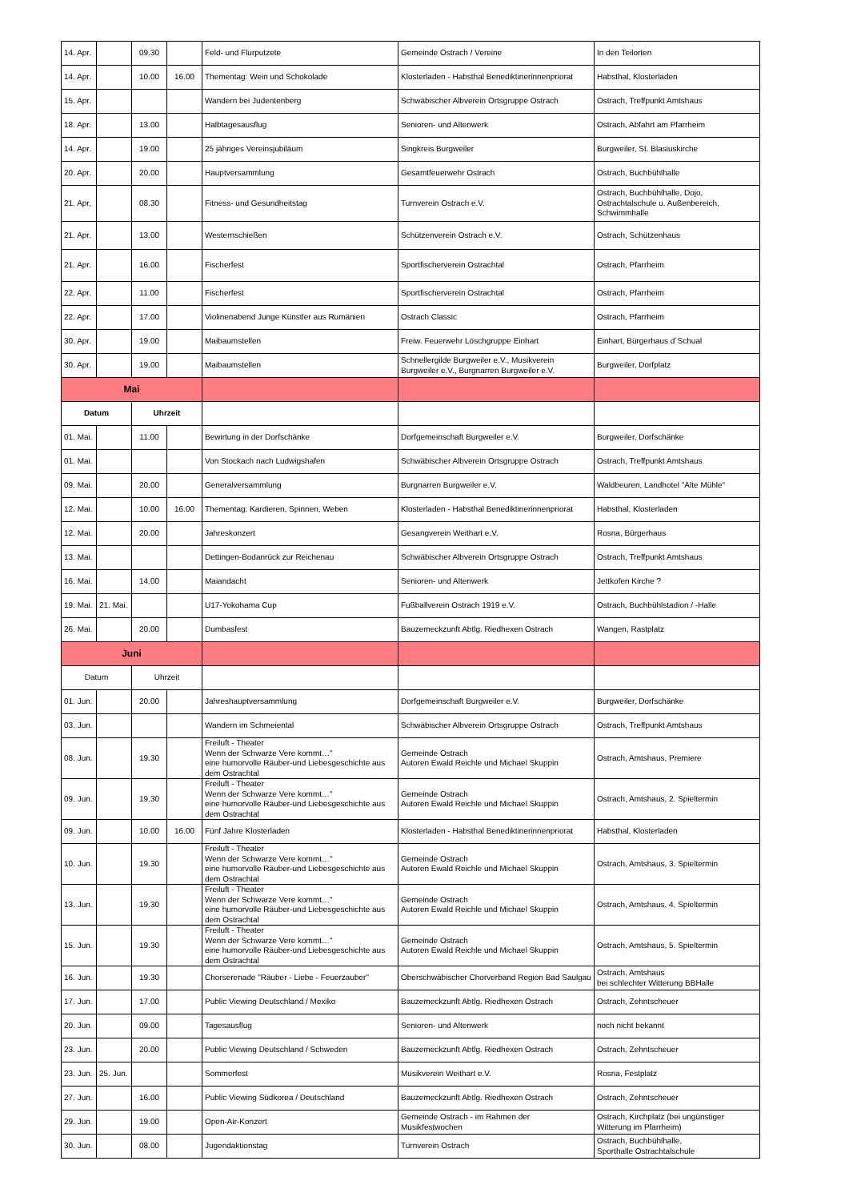| 14. Apr. | | 09.30 | | Feld- und Flurputzete | Gemeinde Ostrach / Vereine | In den Teilorten |
| 14. Apr. | | 10.00 | 16.00 | Thementag: Wein und Schokolade | Klosterladen - Habsthal Benediktinerinnenpriorat | Habsthal, Klosterladen |
| 15. Apr. | | | | Wandern bei Judentenberg | Schwäbischer Albverein Ortsgruppe Ostrach | Ostrach, Treffpunkt Amtshaus |
| 18. Apr. | | 13.00 | | Halbtagesausflug | Senioren- und Altenwerk | Ostrach, Abfahrt am Pfarrheim |
| 14. Apr. | | 19.00 | | 25 jähriges Vereinsjubiläum | Singkreis Burgweiler | Burgweiler, St. Blasiuskirche |
| 20. Apr. | | 20.00 | | Hauptversammlung | Gesamtfeuerwehr Ostrach | Ostrach, Buchbühlhalle |
| 21. Apr, | | 08.30 | | Fitness- und Gesundheitstag | Turnverein Ostrach e.V. | Ostrach, Buchbühlhalle, Dojo, Ostrachtalschule u. Außenbereich, Schwimmhalle |
| 21. Apr. | | 13.00 | | Westernschießen | Schützenverein Ostrach e.V. | Ostrach, Schützenhaus |
| 21. Apr. | | 16.00 | | Fischerfest | Sportfischerverein Ostrachtal | Ostrach, Pfarrheim |
| 22. Apr. | | 11.00 | | Fischerfest | Sportfischerverein Ostrachtal | Ostrach, Pfarrheim |
| 22. Apr. | | 17.00 | | Violinenabend Junge Künstler aus Rumänien | Ostrach Classic | Ostrach, Pfarrheim |
| 30. Apr. | | 19.00 | | Maibaumstellen | Freiw. Feuerwehr Löschgruppe Einhart | Einhart, Bürgerhaus d´Schual |
| 30. Apr. | | 19.00 | | Maibaumstellen | Schnellergilde Burgweiler e.V., Musikverein Burgweiler e.V., Burgnarren Burgweiler e.V. | Burgweiler, Dorfplatz |
| Mai | | | | | | |
| Datum | | Uhrzeit | | | | |
| 01. Mai. | | 11.00 | | Bewirtung in der Dorfschänke | Dorfgemeinschaft Burgweiler e.V. | Burgweiler, Dorfschänke |
| 01. Mai. | | | | Von Stockach nach Ludwigshafen | Schwäbischer Albverein Ortsgruppe Ostrach | Ostrach, Treffpunkt Amtshaus |
| 09. Mai. | | 20.00 | | Generalversammlung | Burgnarren Burgweiler e.V. | Waldbeuren, Landhotel "Alte Mühle" |
| 12. Mai. | | 10.00 | 16.00 | Thementag: Kardieren, Spinnen, Weben | Klosterladen - Habsthal Benediktinerinnenpriorat | Habsthal, Klosterladen |
| 12. Mai. | | 20.00 | | Jahreskonzert | Gesangverein Weithart e.V. | Rosna, Bürgerhaus |
| 13. Mai. | | | | Dettingen-Bodanrück zur Reichenau | Schwäbischer Albverein Ortsgruppe Ostrach | Ostrach, Treffpunkt Amtshaus |
| 16. Mai. | | 14.00 | | Maiandacht | Senioren- und Altenwerk | Jettkofen Kirche ? |
| 19. Mai. | 21. Mai. | | | U17-Yokohama Cup | Fußballverein Ostrach 1919 e.V. | Ostrach, Buchbühlstadion / -Halle |
| 26. Mai. | | 20.00 | | Dumbasfest | Bauzemeckzunft Abtlg. Riedhexen Ostrach | Wangen, Rastplatz |
| Juni | | | | | | |
| Datum | | Uhrzeit | | | | |
| 01. Jun. | | 20.00 | | Jahreshauptversammlung | Dorfgemeinschaft Burgweiler e.V. | Burgweiler, Dorfschänke |
| 03. Jun. | | | | Wandern im Schmeiental | Schwäbischer Albverein Ortsgruppe Ostrach | Ostrach, Treffpunkt Amtshaus |
| 08. Jun. | | 19.30 | | Freiluft - Theater Wenn der Schwarze Vere kommt…" eine humorvolle Räuber-und Liebesgeschichte aus dem Ostrachtal | Gemeinde Ostrach Autoren Ewald Reichle und Michael Skuppin | Ostrach, Amtshaus, Premiere |
| 09. Jun. | | 19.30 | | Freiluft - Theater Wenn der Schwarze Vere kommt…" eine humorvolle Räuber-und Liebesgeschichte aus dem Ostrachtal | Gemeinde Ostrach Autoren Ewald Reichle und Michael Skuppin | Ostrach, Amtshaus, 2. Spieltermin |
| 09. Jun. | | 10.00 | 16.00 | Fünf Jahre Klosterladen | Klosterladen - Habsthal Benediktinerinnenpriorat | Habsthal, Klosterladen |
| 10. Jun. | | 19.30 | | Freiluft - Theater Wenn der Schwarze Vere kommt…" eine humorvolle Räuber-und Liebesgeschichte aus dem Ostrachtal | Gemeinde Ostrach Autoren Ewald Reichle und Michael Skuppin | Ostrach, Amtshaus, 3. Spieltermin |
| 13. Jun. | | 19.30 | | Freiluft - Theater Wenn der Schwarze Vere kommt…" eine humorvolle Räuber-und Liebesgeschichte aus dem Ostrachtal | Gemeinde Ostrach Autoren Ewald Reichle und Michael Skuppin | Ostrach, Amtshaus, 4. Spieltermin |
| 15. Jun. | | 19.30 | | Freiluft - Theater Wenn der Schwarze Vere kommt…" eine humorvolle Räuber-und Liebesgeschichte aus dem Ostrachtal | Gemeinde Ostrach Autoren Ewald Reichle und Michael Skuppin | Ostrach, Amtshaus, 5. Spieltermin |
| 16. Jun. | | 19.30 | | Chorserenade "Räuber - Liebe - Feuerzauber" | Oberschwäbischer Chorverband Region Bad Saulgau | Ostrach, Amtshaus bei schlechter Witterung BBHalle |
| 17. Jun. | | 17.00 | | Public Viewing Deutschland / Mexiko | Bauzemeckzunft Abtlg. Riedhexen Ostrach | Ostrach, Zehntscheuer |
| 20. Jun. | | 09.00 | | Tagesausflug | Senioren- und Altenwerk | noch nicht bekannt |
| 23. Jun. | | 20.00 | | Public Viewing Deutschland / Schweden | Bauzemeckzunft Abtlg. Riedhexen Ostrach | Ostrach, Zehntscheuer |
| 23. Jun. | 25. Jun. | | | Sommerfest | Musikverein Weithart e.V. | Rosna, Festplatz |
| 27. Jun. | | 16.00 | | Public Viewing Südkorea / Deutschland | Bauzemeckzunft Abtlg. Riedhexen Ostrach | Ostrach, Zehntscheuer |
| 29. Jun. | | 19.00 | | Open-Air-Konzert | Gemeinde Ostrach - im Rahmen der Musikfestwochen | Ostrach, Kirchplatz (bei ungünstiger Witterung im Pfarrheim) |
| 30. Jun. | | 08.00 | | Jugendaktionstag | Turnverein Ostrach | Ostrach, Buchbühlhalle, Sporthalle Ostrachtalschule |